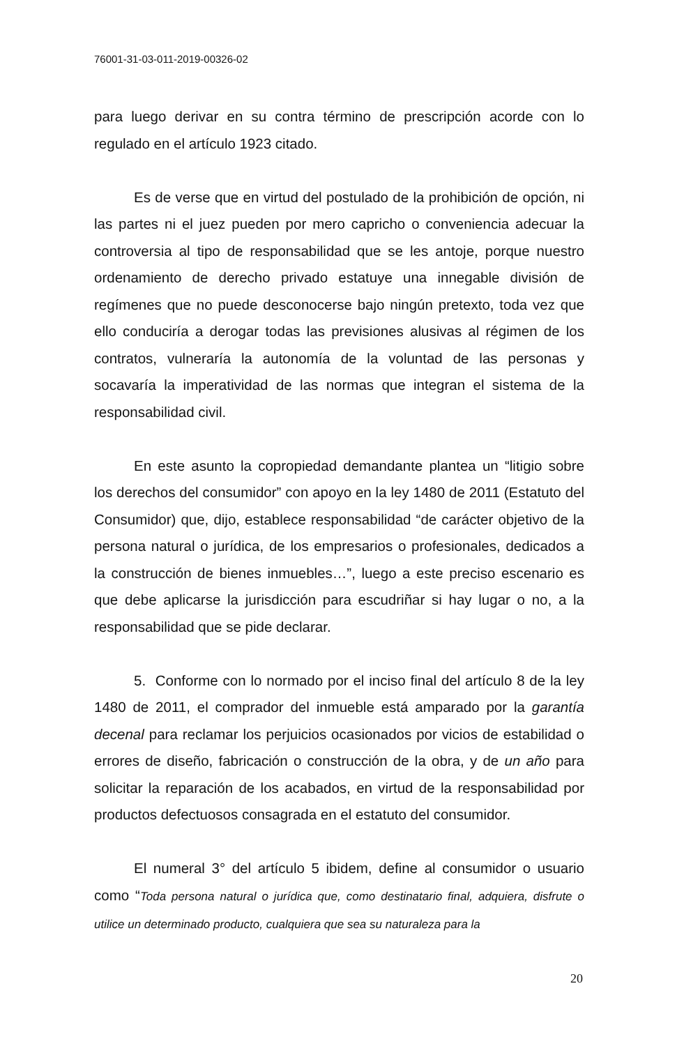76001-31-03-011-2019-00326-02
para luego derivar en su contra término de prescripción acorde con lo regulado en el artículo 1923 citado.
Es de verse que en virtud del postulado de la prohibición de opción, ni las partes ni el juez pueden por mero capricho o conveniencia adecuar la controversia al tipo de responsabilidad que se les antoje, porque nuestro ordenamiento de derecho privado estatuye una innegable división de regímenes que no puede desconocerse bajo ningún pretexto, toda vez que ello conduciría a derogar todas las previsiones alusivas al régimen de los contratos, vulneraría la autonomía de la voluntad de las personas y socavaría la imperatividad de las normas que integran el sistema de la responsabilidad civil.
En este asunto la copropiedad demandante plantea un “litigio sobre los derechos del consumidor” con apoyo en la ley 1480 de 2011 (Estatuto del Consumidor) que, dijo, establece responsabilidad “de carácter objetivo de la persona natural o jurídica, de los empresarios o profesionales, dedicados a la construcción de bienes inmuebles…”, luego a este preciso escenario es que debe aplicarse la jurisdicción para escudriñar si hay lugar o no, a la responsabilidad que se pide declarar.
5. Conforme con lo normado por el inciso final del artículo 8 de la ley 1480 de 2011, el comprador del inmueble está amparado por la garantía decenal para reclamar los perjuicios ocasionados por vicios de estabilidad o errores de diseño, fabricación o construcción de la obra, y de un año para solicitar la reparación de los acabados, en virtud de la responsabilidad por productos defectuosos consagrada en el estatuto del consumidor.
El numeral 3° del artículo 5 ibidem, define al consumidor o usuario como “Toda persona natural o jurídica que, como destinatario final, adquiera, disfrute o utilice un determinado producto, cualquiera que sea su naturaleza para la
20